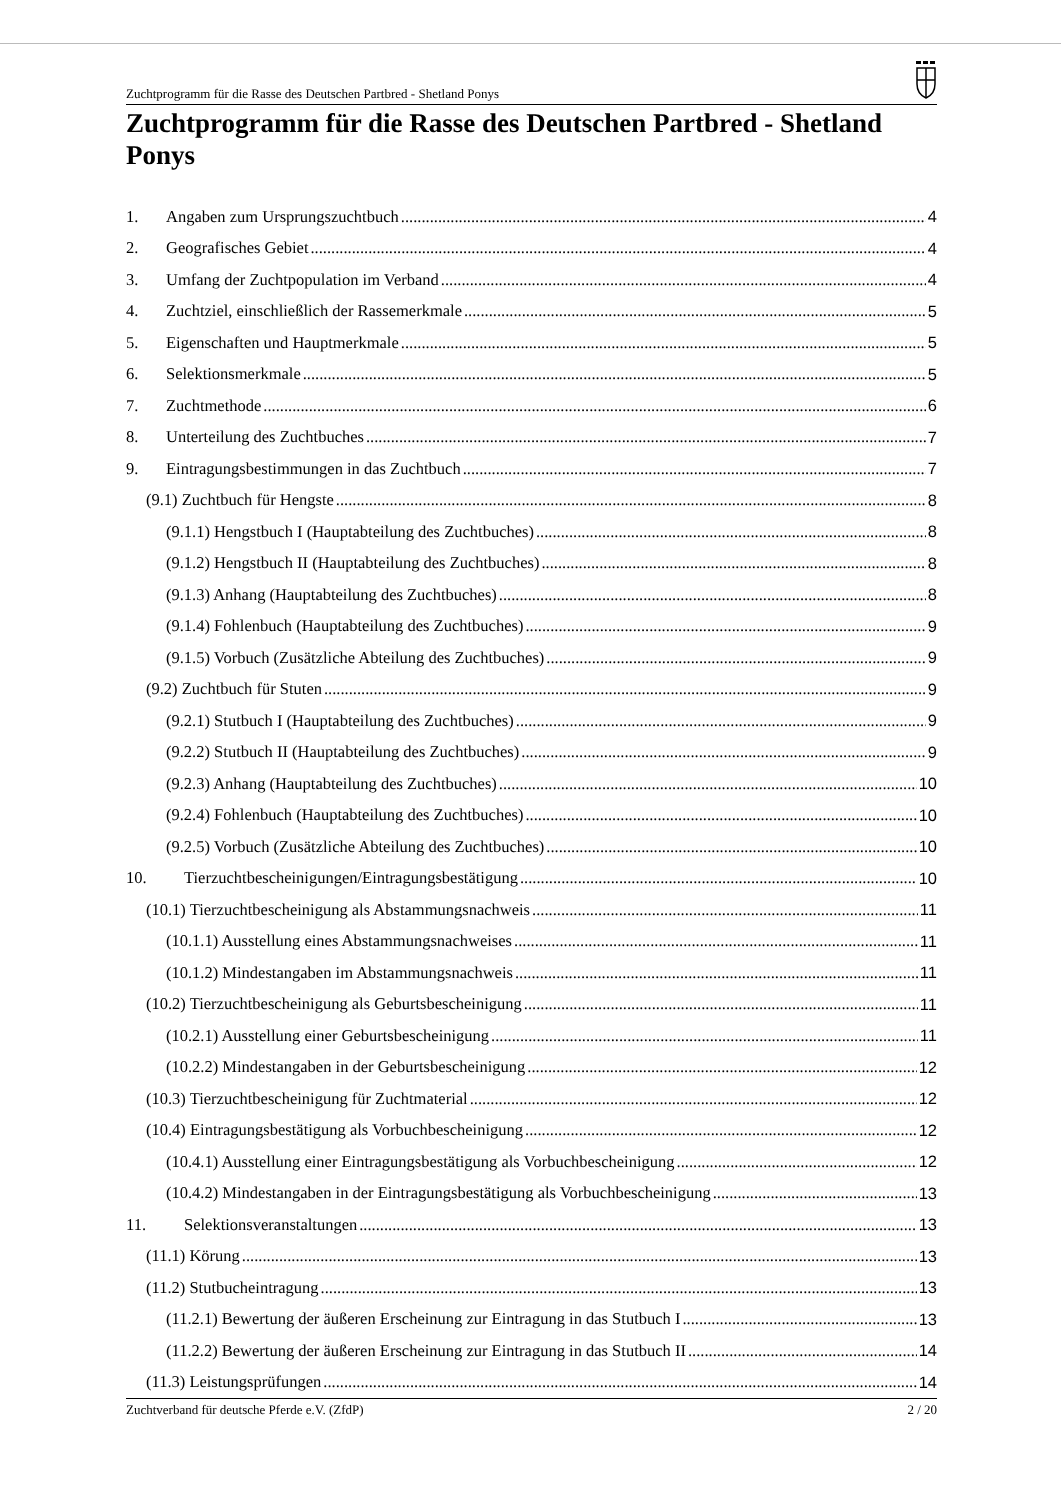Zuchtprogramm für die Rasse des Deutschen Partbred - Shetland Ponys
Zuchtprogramm für die Rasse des Deutschen Partbred - Shetland Ponys
1. Angaben zum Ursprungszuchtbuch 4
2. Geografisches Gebiet 4
3. Umfang der Zuchtpopulation im Verband 4
4. Zuchtziel, einschließlich der Rassemerkmale 5
5. Eigenschaften und Hauptmerkmale 5
6. Selektionsmerkmale 5
7. Zuchtmethode 6
8. Unterteilung des Zuchtbuches 7
9. Eintragungsbestimmungen in das Zuchtbuch 7
(9.1) Zuchtbuch für Hengste 8
(9.1.1) Hengstbuch I (Hauptabteilung des Zuchtbuches) 8
(9.1.2) Hengstbuch II (Hauptabteilung des Zuchtbuches) 8
(9.1.3) Anhang (Hauptabteilung des Zuchtbuches) 8
(9.1.4) Fohlenbuch (Hauptabteilung des Zuchtbuches) 9
(9.1.5) Vorbuch (Zusätzliche Abteilung des Zuchtbuches) 9
(9.2) Zuchtbuch für Stuten 9
(9.2.1) Stutbuch I (Hauptabteilung des Zuchtbuches) 9
(9.2.2) Stutbuch II (Hauptabteilung des Zuchtbuches) 9
(9.2.3) Anhang (Hauptabteilung des Zuchtbuches) 10
(9.2.4) Fohlenbuch (Hauptabteilung des Zuchtbuches) 10
(9.2.5) Vorbuch (Zusätzliche Abteilung des Zuchtbuches) 10
10. Tierzuchtbescheinigungen/Eintragungsbestätigung 10
(10.1) Tierzuchtbescheinigung als Abstammungsnachweis 11
(10.1.1) Ausstellung eines Abstammungsnachweises 11
(10.1.2) Mindestangaben im Abstammungsnachweis 11
(10.2) Tierzuchtbescheinigung als Geburtsbescheinigung 11
(10.2.1) Ausstellung einer Geburtsbescheinigung 11
(10.2.2) Mindestangaben in der Geburtsbescheinigung 12
(10.3) Tierzuchtbescheinigung für Zuchtmaterial 12
(10.4) Eintragungsbestätigung als Vorbuchbescheinigung 12
(10.4.1) Ausstellung einer Eintragungsbestätigung als Vorbuchbescheinigung 12
(10.4.2) Mindestangaben in der Eintragungsbestätigung als Vorbuchbescheinigung 13
11. Selektionsveranstaltungen 13
(11.1) Körung 13
(11.2) Stutbucheintragung 13
(11.2.1) Bewertung der äußeren Erscheinung zur Eintragung in das Stutbuch I 13
(11.2.2) Bewertung der äußeren Erscheinung zur Eintragung in das Stutbuch II 14
(11.3) Leistungsprüfungen 14
Zuchtverband für deutsche Pferde e.V. (ZfdP) 2 / 20